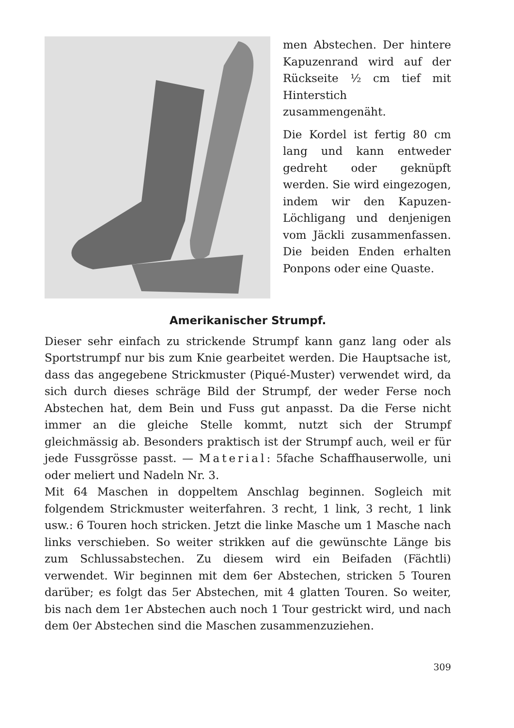men Abstechen. Der hintere Kapuzenrand wird auf der Rückseite ½ cm tief mit Hinterstich zusammengenäht.
Die Kordel ist fertig 80 cm lang und kann entweder gedreht oder geknüpft werden. Sie wird eingezogen, indem wir den Kapuzen-Löchligang und denjenigen vom Jäckli zusammenfassen. Die beiden Enden erhalten Ponpons oder eine Quaste.
Amerikanischer Strumpf.
Dieser sehr einfach zu strickende Strumpf kann ganz lang oder als Sportstrumpf nur bis zum Knie gearbeitet werden. Die Hauptsache ist, dass das angegebene Strickmuster (Piqué-Muster) verwendet wird, da sich durch dieses schräge Bild der Strumpf, der weder Ferse noch Abstechen hat, dem Bein und Fuss gut anpasst. Da die Ferse nicht immer an die gleiche Stelle kommt, nutzt sich der Strumpf gleichmässig ab. Besonders praktisch ist der Strumpf auch, weil er für jede Fussgrösse passt. — Material: 5fache Schaffhauserwolle, uni oder meliert und Nadeln Nr. 3.
Mit 64 Maschen in doppeltem Anschlag beginnen. Sogleich mit folgendem Strickmuster weiterfahren. 3 recht, 1 link, 3 recht, 1 link usw.: 6 Touren hoch stricken. Jetzt die linke Masche um 1 Masche nach links verschieben. So weiter strikken auf die gewünschte Länge bis zum Schlussabstechen. Zu diesem wird ein Beifaden (Fächtli) verwendet. Wir beginnen mit dem 6er Abstechen, stricken 5 Touren darüber; es folgt das 5er Abstechen, mit 4 glatten Touren. So weiter, bis nach dem 1er Abstechen auch noch 1 Tour gestrickt wird, und nach dem 0er Abstechen sind die Maschen zusammenzuziehen.
309